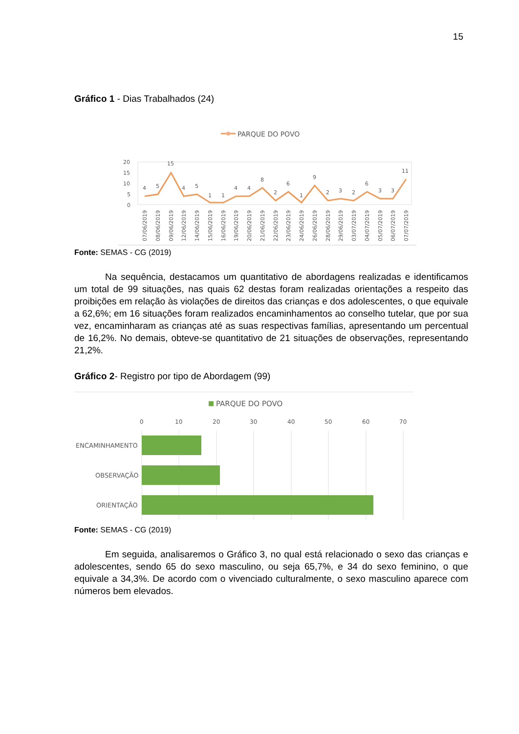15
Gráfico 1 - Dias Trabalhados (24)
PARQUE DO POVO
20
15
10
5
0
4
5
15
4
5
1
1
4
4
8
2
6
1
9
2
3
2
6
3
3
11
07/06/2019
08/06/2019
09/06/2019
12/06/2019
14/06/2019
15/06/2019
16/06/2019
19/06/2019
20/06/2019
21/06/2019
22/06/2019
23/06/2019
24/06/2019
26/06/2019
28/06/2019
29/06/2019
03/07/2019
04/07/2019
05/07/2019
06/07/2019
07/07/2019
Fonte: SEMAS - CG (2019)
Na sequência, destacamos um quantitativo de abordagens realizadas e identificamos um total de 99 situações, nas quais 62 destas foram realizadas orientações a respeito das proibições em relação às violações de direitos das crianças e dos adolescentes, o que equivale a 62,6%; em 16 situações foram realizados encaminhamentos ao conselho tutelar, que por sua vez, encaminharam as crianças até as suas respectivas famílias, apresentando um percentual de 16,2%. No demais, obteve-se quantitativo de 21 situações de observações, representando 21,2%.
Gráfico 2- Registro por tipo de Abordagem (99)
PARQUE DO POVO
0
10
20
30
40
50
60
70
ENCAMINHAMENTO
OBSERVAÇÃO
ORIENTAÇÃO
Fonte: SEMAS - CG (2019)
Em seguida, analisaremos o Gráfico 3, no qual está relacionado o sexo das crianças e adolescentes, sendo 65 do sexo masculino, ou seja 65,7%, e 34 do sexo feminino, o que equivale a 34,3%. De acordo com o vivenciado culturalmente, o sexo masculino aparece com números bem elevados.